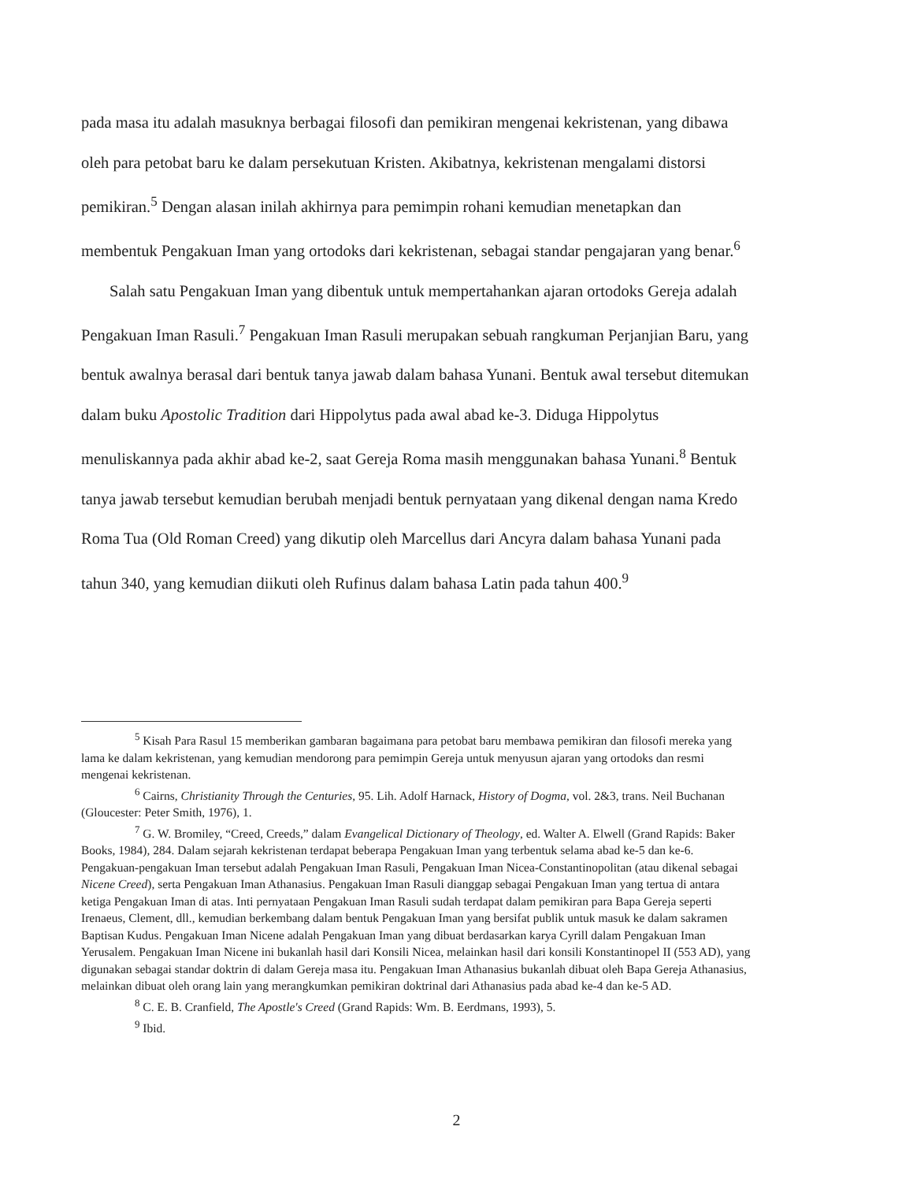pada masa itu adalah masuknya berbagai filosofi dan pemikiran mengenai kekristenan, yang dibawa oleh para petobat baru ke dalam persekutuan Kristen. Akibatnya, kekristenan mengalami distorsi pemikiran.<sup>5</sup> Dengan alasan inilah akhirnya para pemimpin rohani kemudian menetapkan dan membentuk Pengakuan Iman yang ortodoks dari kekristenan, sebagai standar pengajaran yang benar.<sup>6</sup>
Salah satu Pengakuan Iman yang dibentuk untuk mempertahankan ajaran ortodoks Gereja adalah Pengakuan Iman Rasuli.<sup>7</sup> Pengakuan Iman Rasuli merupakan sebuah rangkuman Perjanjian Baru, yang bentuk awalnya berasal dari bentuk tanya jawab dalam bahasa Yunani. Bentuk awal tersebut ditemukan dalam buku Apostolic Tradition dari Hippolytus pada awal abad ke-3. Diduga Hippolytus menuliskannya pada akhir abad ke-2, saat Gereja Roma masih menggunakan bahasa Yunani.<sup>8</sup> Bentuk tanya jawab tersebut kemudian berubah menjadi bentuk pernyataan yang dikenal dengan nama Kredo Roma Tua (Old Roman Creed) yang dikutip oleh Marcellus dari Ancyra dalam bahasa Yunani pada tahun 340, yang kemudian diikuti oleh Rufinus dalam bahasa Latin pada tahun 400.<sup>9</sup>
<sup>5</sup> Kisah Para Rasul 15 memberikan gambaran bagaimana para petobat baru membawa pemikiran dan filosofi mereka yang lama ke dalam kekristenan, yang kemudian mendorong para pemimpin Gereja untuk menyusun ajaran yang ortodoks dan resmi mengenai kekristenan.
<sup>6</sup> Cairns, Christianity Through the Centuries, 95. Lih. Adolf Harnack, History of Dogma, vol. 2&3, trans. Neil Buchanan (Gloucester: Peter Smith, 1976), 1.
<sup>7</sup> G. W. Bromiley, “Creed, Creeds,” dalam Evangelical Dictionary of Theology, ed. Walter A. Elwell (Grand Rapids: Baker Books, 1984), 284. Dalam sejarah kekristenan terdapat beberapa Pengakuan Iman yang terbentuk selama abad ke-5 dan ke-6. Pengakuan-pengakuan Iman tersebut adalah Pengakuan Iman Rasuli, Pengakuan Iman Nicea-Constantinopolitan (atau dikenal sebagai Nicene Creed), serta Pengakuan Iman Athanasius. Pengakuan Iman Rasuli dianggap sebagai Pengakuan Iman yang tertua di antara ketiga Pengakuan Iman di atas. Inti pernyataan Pengakuan Iman Rasuli sudah terdapat dalam pemikiran para Bapa Gereja seperti Irenaeus, Clement, dll., kemudian berkembang dalam bentuk Pengakuan Iman yang bersifat publik untuk masuk ke dalam sakramen Baptisan Kudus. Pengakuan Iman Nicene adalah Pengakuan Iman yang dibuat berdasarkan karya Cyrill dalam Pengakuan Iman Yerusalem. Pengakuan Iman Nicene ini bukanlah hasil dari Konsili Nicea, melainkan hasil dari konsili Konstantinopel II (553 AD), yang digunakan sebagai standar doktrin di dalam Gereja masa itu. Pengakuan Iman Athanasius bukanlah dibuat oleh Bapa Gereja Athanasius, melainkan dibuat oleh orang lain yang merangkumkan pemikiran doktrinal dari Athanasius pada abad ke-4 dan ke-5 AD.
<sup>8</sup> C. E. B. Cranfield, The Apostle's Creed (Grand Rapids: Wm. B. Eerdmans, 1993), 5.
<sup>9</sup> Ibid.
2